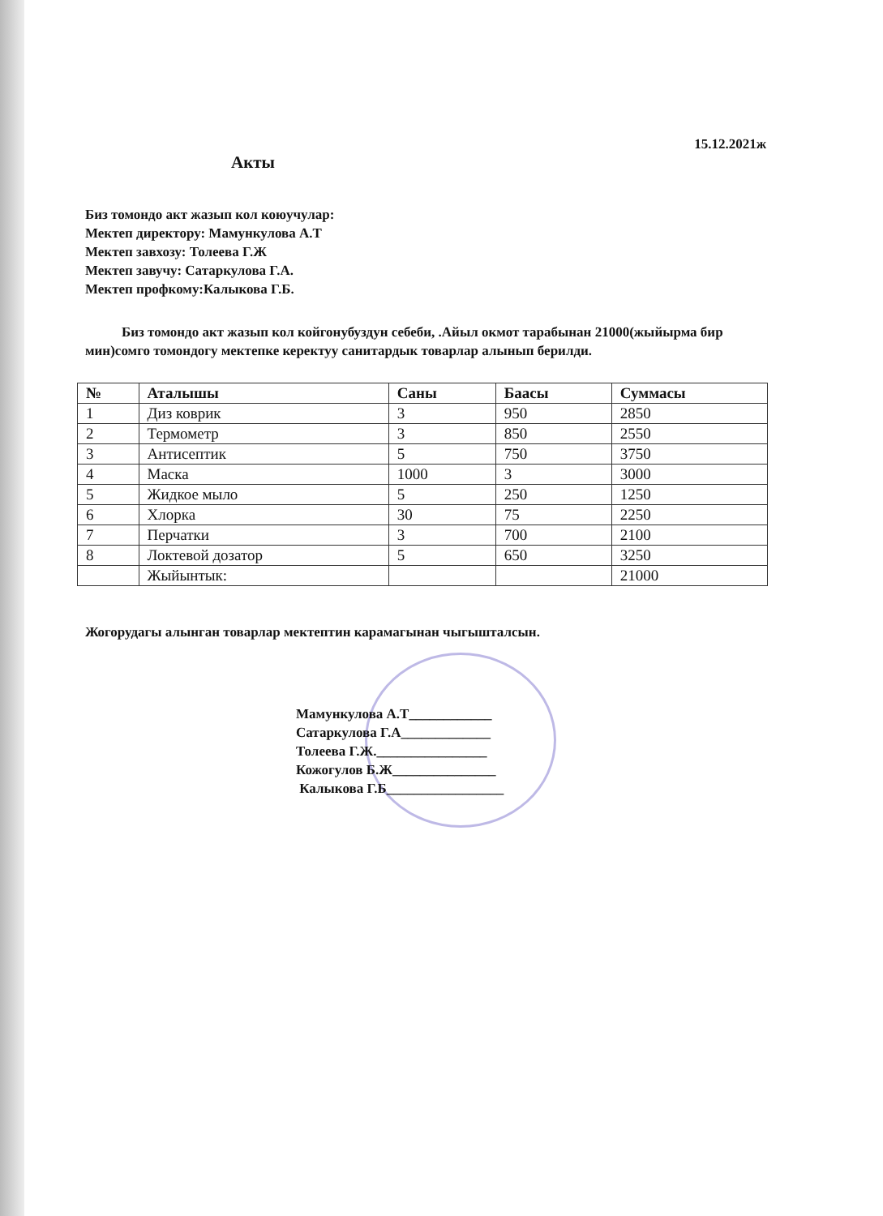15.12.2021ж
Акты
Биз томондо акт жазып кол коюучулар:
Мектеп директору: Мамункулова А.Т
Мектеп завхозу: Толеева Г.Ж
Мектеп завучу: Сатаркулова Г.А.
Мектеп профкому:Калыкова Г.Б.
Биз томондо акт жазып кол койгонубуздун себеби, .Айыл окмот тарабынан 21000(жыйырма бир мин)сомго томондогу мектепке керектуу санитардык товарлар алынып берилди.
| № | Аталышы | Саны | Баасы | Суммасы |
| --- | --- | --- | --- | --- |
| 1 | Диз коврик | 3 | 950 | 2850 |
| 2 | Термометр | 3 | 850 | 2550 |
| 3 | Антисептик | 5 | 750 | 3750 |
| 4 | Маска | 1000 | 3 | 3000 |
| 5 | Жидкое мыло | 5 | 250 | 1250 |
| 6 | Хлорка | 30 | 75 | 2250 |
| 7 | Перчатки | 3 | 700 | 2100 |
| 8 | Локтевой дозатор | 5 | 650 | 3250 |
| | Жыйынтык: | | | 21000 |
Жогорудагы алынган товарлар мектептин карамагынан чыгышталсын.
Мамункулова А.Т____________
Сатаркулова Г.А_____________
Толеева Г.Ж.________________
Кожогулов Б.Ж_______________
Калыкова Г.Б_________________